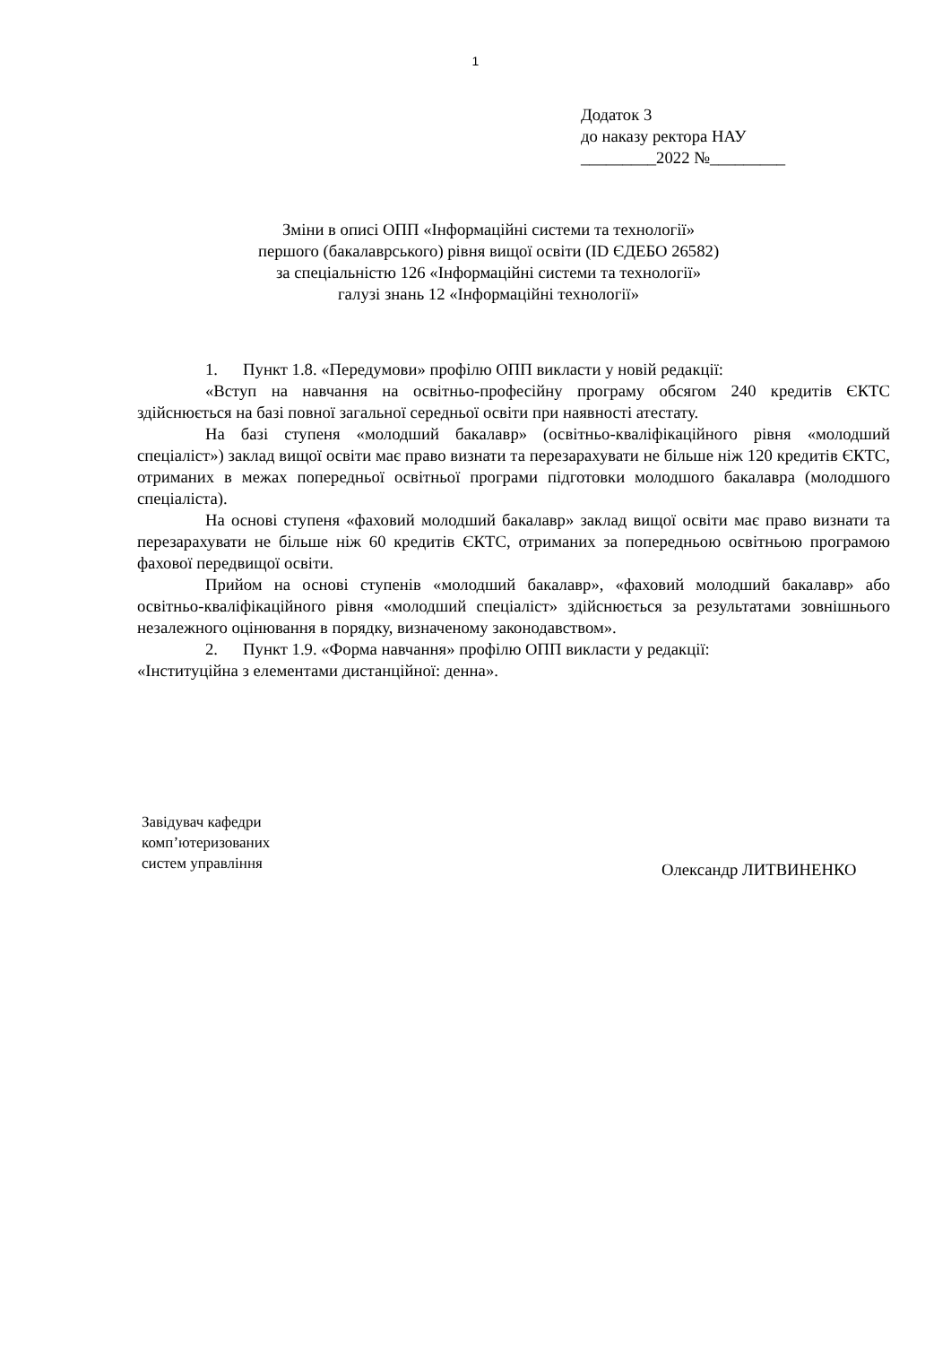1
Додаток 3
до наказу ректора НАУ
_________2022 №_________
Зміни в описі ОПП «Інформаційні системи та технології»
першого (бакалаврського) рівня вищої освіти (ID ЄДЕБО 26582)
за спеціальністю 126 «Інформаційні системи та технології»
галузі знань 12 «Інформаційні технології»
1. Пункт 1.8. «Передумови» профілю ОПП викласти у новій редакції:
«Вступ на навчання на освітньо-професійну програму обсягом 240 кредитів ЄКТС здійснюється на базі повної загальної середньої освіти при наявності атестату.
На базі ступеня «молодший бакалавр» (освітньо-кваліфікаційного рівня «молодший спеціаліст») заклад вищої освіти має право визнати та перезарахувати не більше ніж 120 кредитів ЄКТС, отриманих в межах попередньої освітньої програми підготовки молодшого бакалавра (молодшого спеціаліста).
На основі ступеня «фаховий молодший бакалавр» заклад вищої освіти має право визнати та перезарахувати не більше ніж 60 кредитів ЄКТС, отриманих за попередньою освітньою програмою фахової передвищої освіти.
Прийом на основі ступенів «молодший бакалавр», «фаховий молодший бакалавр» або освітньо-кваліфікаційного рівня «молодший спеціаліст» здійснюється за результатами зовнішнього незалежного оцінювання в порядку, визначеному законодавством».
2. Пункт 1.9. «Форма навчання» профілю ОПП викласти у редакції:
«Інституційна з елементами дистанційної: денна».
Завідувач кафедри
комп’ютеризованих
систем управління
Олександр ЛИТВИНЕНКО